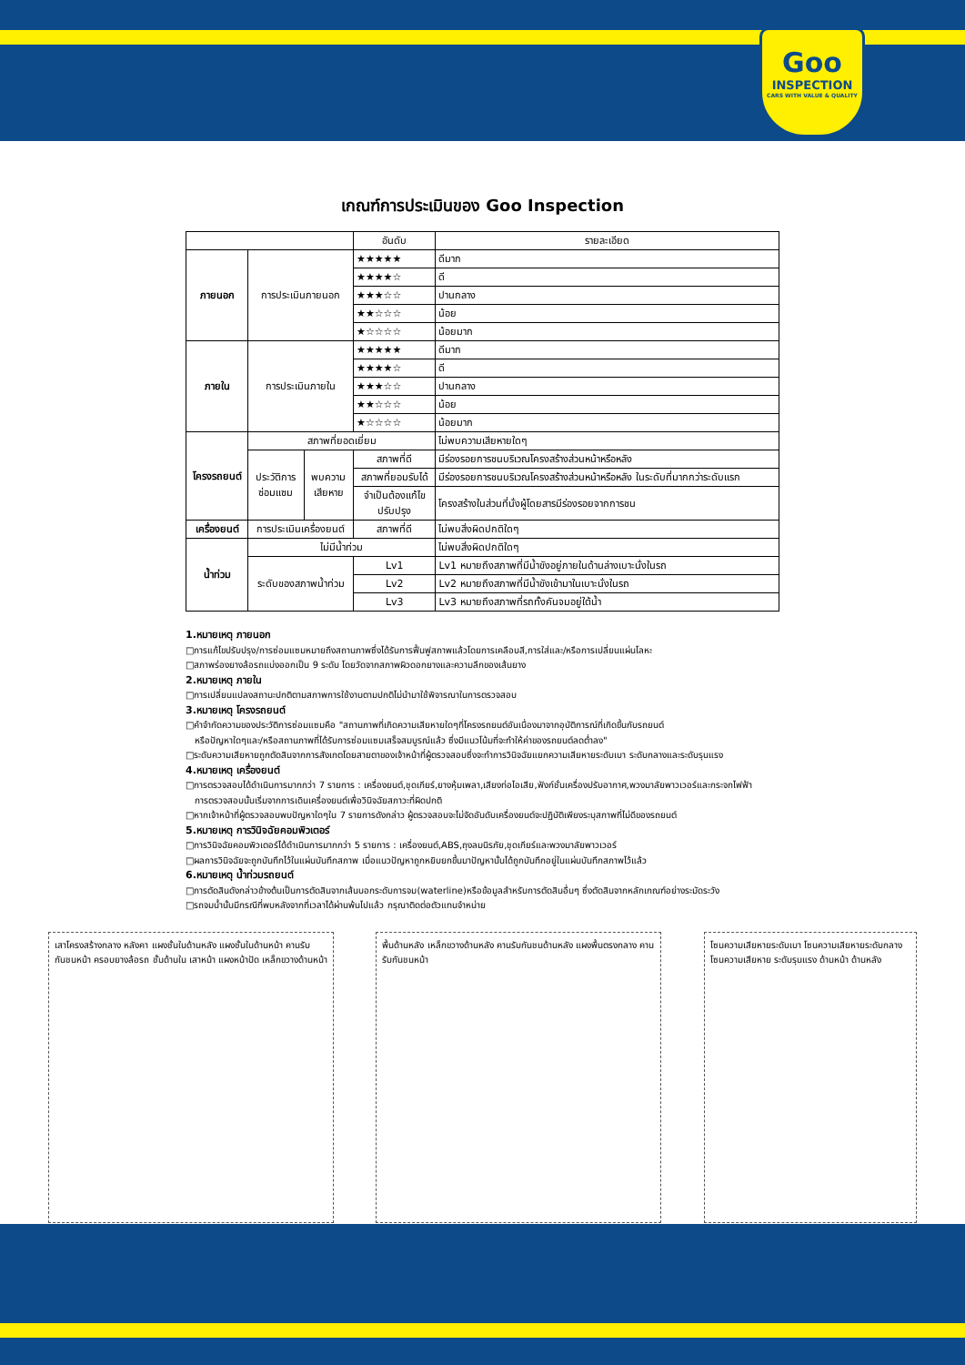Goo
INSPECTION
CARS WITH VALUE & QUALITY
เกณฑ์การประเมินของ Goo Inspection
| | | | อันดับ | รายละเอียด |
| --- | --- | --- | --- | --- |
| ภายนอก | การประเมินภายนอก | | ★★★★★ | ดีมาก |
| | | | ★★★★☆ | ดี |
| | | | ★★★☆☆ | ปานกลาง |
| | | | ★★☆☆☆ | น้อย |
| | | | ★☆☆☆☆ | น้อยมาก |
| ภายใน | การประเมินภายใน | | ★★★★★ | ดีมาก |
| | | | ★★★★☆ | ดี |
| | | | ★★★☆☆ | ปานกลาง |
| | | | ★★☆☆☆ | น้อย |
| | | | ★☆☆☆☆ | น้อยมาก |
| โครงรถยนต์ | สภาพที่ยอดเยี่ยม | | | ไม่พบความเสียหายใดๆ |
| | ประวัติการ ซ่อมแซม | พบความ เสียหาย | สภาพที่ดี | มีร่องรอยการชนบริเวณโครงสร้างส่วนหน้าหรือหลัง |
| | | | สภาพที่ยอมรับได้ | มีร่องรอยการชนบริเวณโครงสร้างส่วนหน้าหรือหลัง ในระดับที่มากกว่าระดับแรก |
| | | | จำเป็นต้องแก้ไข ปรับปรุง | โครงสร้างในส่วนที่นั่งผู้โดยสารมีร่องรอยจากการชน |
| เครื่องยนต์ | การประเมินเครื่องยนต์ | | สภาพที่ดี | ไม่พบสิ่งผิดปกติใดๆ |
| น้ำท่วม | ไม่มีน้ำท่วม | | | ไม่พบสิ่งผิดปกติใดๆ |
| | ระดับของสภาพน้ำท่วม | | Lv1 | Lv1 หมายถึงสภาพที่มีน้ำขังอยู่ภายในด้านล่างเบาะนั่งในรถ |
| | | | Lv2 | Lv2 หมายถึงสภาพที่มีน้ำขังเข้ามาในเบาะนั่งในรถ |
| | | | Lv3 | Lv3 หมายถึงสภาพที่รถทั้งคันจมอยู่ใต้น้ำ |
1.หมายเหตุ ภายนอก
□การแก้ไขปรับปรุง/การซ่อมแซมหมายถึงสถานภาพซึ่งได้รับการฟื้นฟูสภาพแล้วโดยการเคลือบสี,การใส่และ/หรือการเปลี่ยนแผ่นโลหะ
□สภาพร่องยางล้อรถแบ่งออกเป็น 9 ระดับ โดยวัดจากสภาพผิวดอกยางและความลึกของเส้นยาง
2.หมายเหตุ ภายใน
□การเปลี่ยนแปลงสถานะปกติตามสภาพการใช้งานตามปกติไม่นำมาใช้พิจารณาในการตรวจสอบ
3.หมายเหตุ โครงรถยนต์
□คำจำกัดความของประวัติการซ่อมแซมคือ "สถานภาพที่เกิดความเสียหายใดๆที่โครงรถยนต์อันเนื่องมาจากอุบัติการณ์ที่เกิดขึ้นกับรถยนต์
หรือปัญหาใดๆและ/หรือสถานภาพที่ได้รับการซ่อมแซมเสร็จสมบูรณ์แล้ว ซึ่งมีแนวโน้มที่จะทำให้ค่าของรถยนต์ลดต่ำลง"
□ระดับความเสียหายถูกตัดสินจากการสังเกตโดยสายตาของเจ้าหน้าที่ผู้ตรวจสอบซึ่งจะทำการวินิจฉัยแยกความเสียหายระดับเบา ระดับกลางและระดับรุนแรง
4.หมายเหตุ เครื่องยนต์
□การตรวจสอบได้ดำเนินการมากกว่า 7 รายการ : เครื่องยนต์,ชุดเกียร์,ยางหุ้มเพลา,เสียงท่อไอเสีย,ฟังก์ชั่นเครื่องปรับอากาศ,พวงมาลัยพาวเวอร์และกระจกไฟฟ้า
การตรวจสอบนั้นเริ่มจากการเดินเครื่องยนต์เพื่อวินิจฉัยสภาวะที่ผิดปกติ
□หากเจ้าหน้าที่ผู้ตรวจสอบพบปัญหาใดๆใน 7 รายการดังกล่าว ผู้ตรวจสอบจะไม่จัดอันดับเครื่องยนต์จะปฏิบัติเพียงระบุสภาพที่ไม่ดีของรถยนต์
5.หมายเหตุ การวินิจฉัยคอมพิวเตอร์
□การวินิจฉัยคอมพิวเตอร์ได้ดำเนินการมากกว่า 5 รายการ : เครื่องยนต์,ABS,ถุงลมนิรภัย,ชุดเกียร์และพวงมาลัยพาวเวอร์
□ผลการวินิจฉัยจะถูกบันทึกไว้ในแผ่นบันทึกสภาพ เมื่อแนวปัญหาถูกหยิบยกขึ้นมาปัญหานั้นได้ถูกบันทึกอยู่ในแผ่นบันทึกสภาพไว้แล้ว
6.หมายเหตุ น้ำท่วมรถยนต์
□การตัดสินดังกล่าวข้างต้นเป็นการตัดสินจากเส้นบอกระดับการจม(waterline)หรือข้อมูลสำหรับการตัดสินอื่นๆ ซึ่งตัดสินจากหลักเกณฑ์อย่างระมัดระวัง
□รถจมน้ำนั้นมีกรณีที่พบหลังจากที่เวลาได้ผ่านพ้นไปแล้ว กรุณาติดต่อตัวแทนจำหน่าย
เสาโครงสร้างกลาง หลังคา แผงชั้นในด้านหลัง แผงชั้นในด้านหน้า คานรับกันชนหน้า ครอบยางล้อรถ ชั้นด้านใน เสาหน้า แผงหน้าปัด เหล็กขวางด้านหน้า
พื้นด้านหลัง เหล็กขวางด้านหลัง คานรับกันชนด้านหลัง แผงพื้นตรงกลาง คานรับกันชนหน้า
โซนความเสียหายระดับเบา โซนความเสียหายระดับกลาง โซนความเสียหาย ระดับรุนแรง ด้านหน้า ด้านหลัง